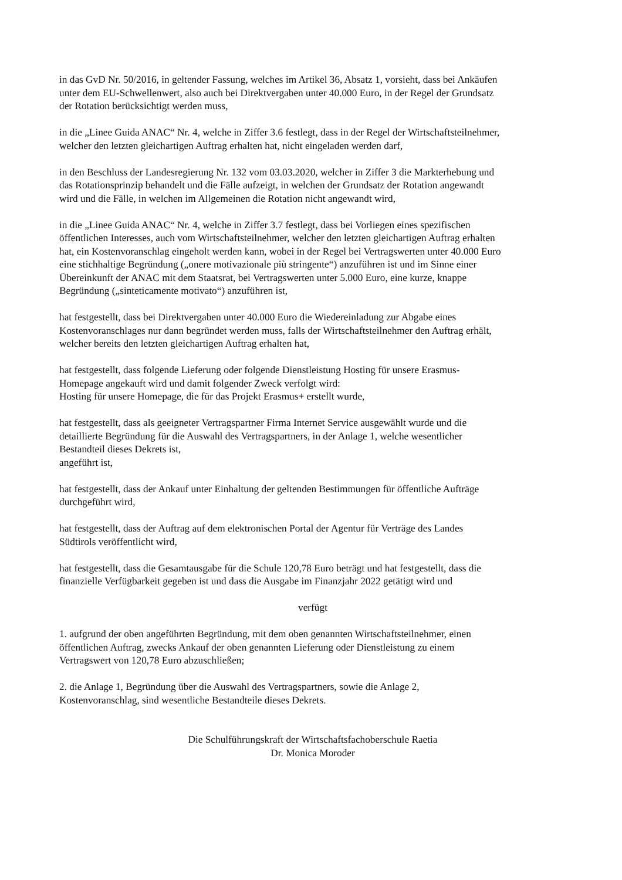in das GvD Nr. 50/2016, in geltender Fassung, welches im Artikel 36, Absatz 1, vorsieht, dass bei Ankäufen
unter dem EU-Schwellenwert, also auch bei Direktvergaben unter 40.000 Euro, in der Regel der Grundsatz
der Rotation berücksichtigt werden muss,
in die „Linee Guida ANAC“ Nr. 4, welche in Ziffer 3.6 festlegt, dass in der Regel der Wirtschaftsteilnehmer,
welcher den letzten gleichartigen Auftrag erhalten hat, nicht eingeladen werden darf,
in den Beschluss der Landesregierung Nr. 132 vom 03.03.2020, welcher in Ziffer 3 die Markterhebung und
das Rotationsprinzip behandelt und die Fälle aufzeigt, in welchen der Grundsatz der Rotation angewandt
wird und die Fälle, in welchen im Allgemeinen die Rotation nicht angewandt wird,
in die „Linee Guida ANAC“ Nr. 4, welche in Ziffer 3.7 festlegt, dass bei Vorliegen eines spezifischen
öffentlichen Interesses, auch vom Wirtschaftsteilnehmer, welcher den letzten gleichartigen Auftrag erhalten
hat, ein Kostenvoranschlag eingeholt werden kann, wobei in der Regel bei Vertragswerten unter 40.000 Euro
eine stichhaltige Begründung („onere motivazionale più stringente“) anzuführen ist und im Sinne einer
Übereinkunft der ANAC mit dem Staatsrat, bei Vertragswerten unter 5.000 Euro, eine kurze, knappe
Begründung („sinteticamente motivato“) anzuführen ist,
hat festgestellt, dass bei Direktvergaben unter 40.000 Euro die Wiedereinladung zur Abgabe eines
Kostenvoranschlages nur dann begründet werden muss, falls der Wirtschaftsteilnehmer den Auftrag erhält,
welcher bereits den letzten gleichartigen Auftrag erhalten hat,
hat festgestellt, dass folgende Lieferung oder folgende Dienstleistung Hosting für unsere Erasmus-
Homepage angekauft wird und damit folgender Zweck verfolgt wird:
Hosting für unsere Homepage, die für das Projekt Erasmus+ erstellt wurde,
hat festgestellt, dass als geeigneter Vertragspartner Firma Internet Service ausgewählt wurde und die
detaillierte Begründung für die Auswahl des Vertragspartners, in der Anlage 1, welche wesentlicher
Bestandteil dieses Dekrets ist,
angeführt ist,
hat festgestellt, dass der Ankauf unter Einhaltung der geltenden Bestimmungen für öffentliche Aufträge
durchgeführt wird,
hat festgestellt, dass der Auftrag auf dem elektronischen Portal der Agentur für Verträge des Landes
Südtirols veröffentlicht wird,
hat festgestellt, dass die Gesamtausgabe für die Schule 120,78 Euro beträgt und hat festgestellt, dass die
finanzielle Verfügbarkeit gegeben ist und dass die Ausgabe im Finanzjahr 2022 getätigt wird und
verfügt
1. aufgrund der oben angeführten Begründung, mit dem oben genannten Wirtschaftsteilnehmer, einen
öffentlichen Auftrag, zwecks Ankauf der oben genannten Lieferung oder Dienstleistung zu einem
Vertragswert von 120,78 Euro abzuschließen;
2. die Anlage 1, Begründung über die Auswahl des Vertragspartners, sowie die Anlage 2,
Kostenvoranschlag, sind wesentliche Bestandteile dieses Dekrets.
Die Schulführungskraft der Wirtschaftsfachoberschule Raetia
Dr. Monica Moroder